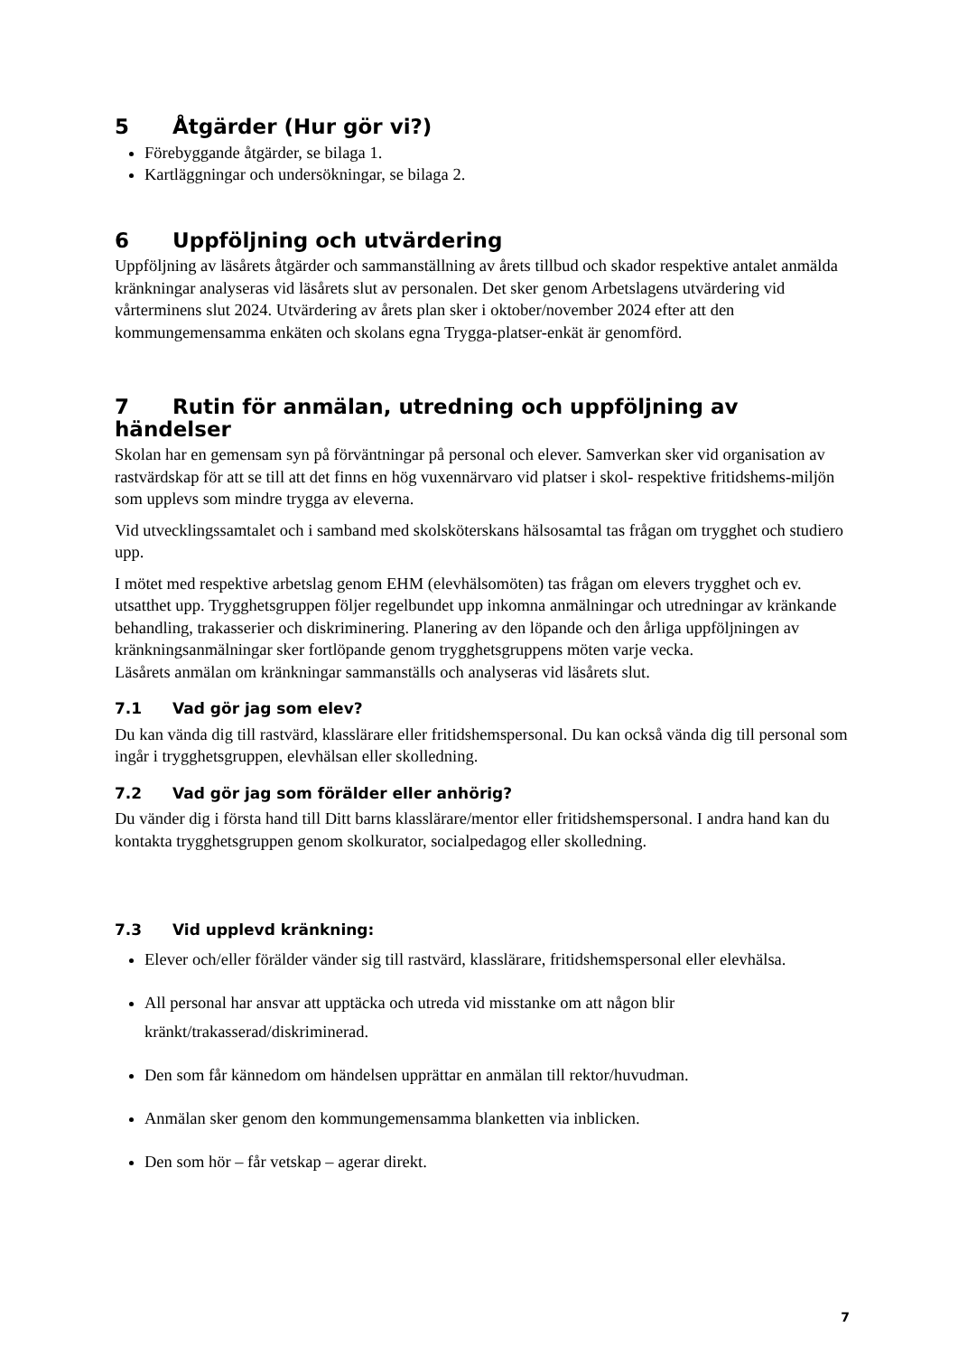5 Åtgärder (Hur gör vi?)
Förebyggande åtgärder, se bilaga 1.
Kartläggningar och undersökningar, se bilaga 2.
6 Uppföljning och utvärdering
Uppföljning av läsårets åtgärder och sammanställning av årets tillbud och skador respektive antalet anmälda kränkningar analyseras vid läsårets slut av personalen. Det sker genom Arbetslagens utvärdering vid vårterminens slut 2024. Utvärdering av årets plan sker i oktober/november 2024 efter att den kommungemensamma enkäten och skolans egna Trygga-platser-enkät är genomförd.
7 Rutin för anmälan, utredning och uppföljning av händelser
Skolan har en gemensam syn på förväntningar på personal och elever. Samverkan sker vid organisation av rastvärdskap för att se till att det finns en hög vuxennärvaro vid platser i skol- respektive fritidshems-miljön som upplevs som mindre trygga av eleverna.
Vid utvecklingssamtalet och i samband med skolsköterskans hälsosamtal tas frågan om trygghet och studiero upp.
I mötet med respektive arbetslag genom EHM (elevhälsomöten) tas frågan om elevers trygghet och ev. utsatthet upp. Trygghetsgruppen följer regelbundet upp inkomna anmälningar och utredningar av kränkande behandling, trakasserier och diskriminering. Planering av den löpande och den årliga uppföljningen av kränkningsanmälningar sker fortlöpande genom trygghetsgruppens möten varje vecka.
Läsårets anmälan om kränkningar sammanställs och analyseras vid läsårets slut.
7.1 Vad gör jag som elev?
Du kan vända dig till rastvärd, klasslärare eller fritidshemspersonal. Du kan också vända dig till personal som ingår i trygghetsgruppen, elevhälsan eller skolledning.
7.2 Vad gör jag som förälder eller anhörig?
Du vänder dig i första hand till Ditt barns klasslärare/mentor eller fritidshemspersonal. I andra hand kan du kontakta trygghetsgruppen genom skolkurator, socialpedagog eller skolledning.
7.3 Vid upplevd kränkning:
Elever och/eller förälder vänder sig till rastvärd, klasslärare, fritidshemspersonal eller elevhälsa.
All personal har ansvar att upptäcka och utreda vid misstanke om att någon blir kränkt/trakasserad/diskriminerad.
Den som får kännedom om händelsen upprättar en anmälan till rektor/huvudman.
Anmälan sker genom den kommungemensamma blanketten via inblicken.
Den som hör – får vetskap – agerar direkt.
7